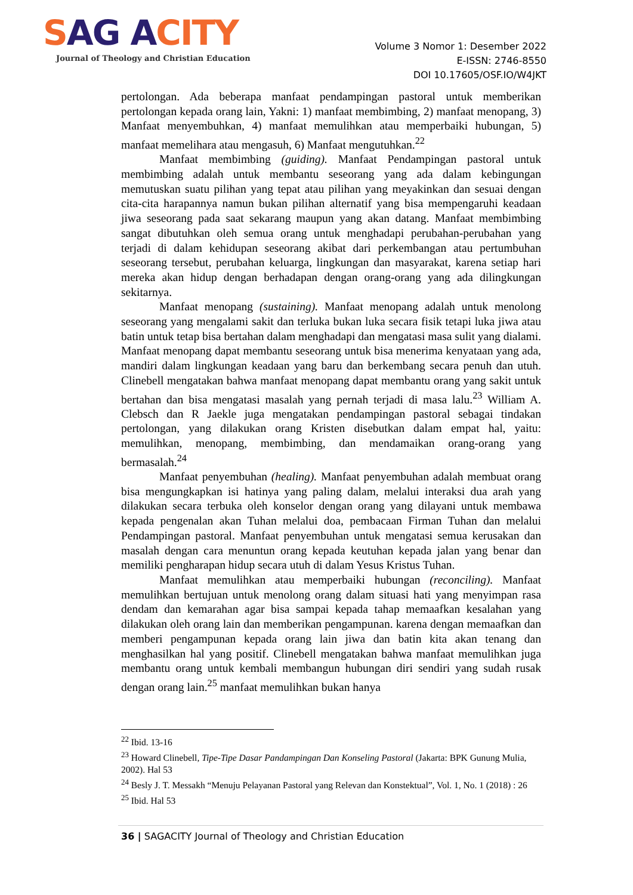SAG ACITY
Journal of Theology and Christian Education
Volume 3 Nomor 1: Desember 2022
E-ISSN: 2746-8550
DOI 10.17605/OSF.IO/W4JKT
pertolongan. Ada beberapa manfaat pendampingan pastoral untuk memberikan pertolongan kepada orang lain, Yakni: 1) manfaat membimbing, 2) manfaat menopang, 3) Manfaat menyembuhkan, 4) manfaat memulihkan atau memperbaiki hubungan, 5) manfaat memelihara atau mengasuh, 6) Manfaat mengutuhkan.<sup>22</sup>
Manfaat membimbing (guiding). Manfaat Pendampingan pastoral untuk membimbing adalah untuk membantu seseorang yang ada dalam kebingungan memutuskan suatu pilihan yang tepat atau pilihan yang meyakinkan dan sesuai dengan cita-cita harapannya namun bukan pilihan alternatif yang bisa mempengaruhi keadaan jiwa seseorang pada saat sekarang maupun yang akan datang. Manfaat membimbing sangat dibutuhkan oleh semua orang untuk menghadapi perubahan-perubahan yang terjadi di dalam kehidupan seseorang akibat dari perkembangan atau pertumbuhan seseorang tersebut, perubahan keluarga, lingkungan dan masyarakat, karena setiap hari mereka akan hidup dengan berhadapan dengan orang-orang yang ada dilingkungan sekitarnya.
Manfaat menopang (sustaining). Manfaat menopang adalah untuk menolong seseorang yang mengalami sakit dan terluka bukan luka secara fisik tetapi luka jiwa atau batin untuk tetap bisa bertahan dalam menghadapi dan mengatasi masa sulit yang dialami. Manfaat menopang dapat membantu seseorang untuk bisa menerima kenyataan yang ada, mandiri dalam lingkungan keadaan yang baru dan berkembang secara penuh dan utuh. Clinebell mengatakan bahwa manfaat menopang dapat membantu orang yang sakit untuk bertahan dan bisa mengatasi masalah yang pernah terjadi di masa lalu.<sup>23</sup> William A. Clebsch dan R Jaekle juga mengatakan pendampingan pastoral sebagai tindakan pertolongan, yang dilakukan orang Kristen disebutkan dalam empat hal, yaitu: memulihkan, menopang, membimbing, dan mendamaikan orang-orang yang bermasalah.<sup>24</sup>
Manfaat penyembuhan (healing). Manfaat penyembuhan adalah membuat orang bisa mengungkapkan isi hatinya yang paling dalam, melalui interaksi dua arah yang dilakukan secara terbuka oleh konselor dengan orang yang dilayani untuk membawa kepada pengenalan akan Tuhan melalui doa, pembacaan Firman Tuhan dan melalui Pendampingan pastoral. Manfaat penyembuhan untuk mengatasi semua kerusakan dan masalah dengan cara menuntun orang kepada keutuhan kepada jalan yang benar dan memiliki pengharapan hidup secara utuh di dalam Yesus Kristus Tuhan.
Manfaat memulihkan atau memperbaiki hubungan (reconciling). Manfaat memulihkan bertujuan untuk menolong orang dalam situasi hati yang menyimpan rasa dendam dan kemarahan agar bisa sampai kepada tahap memaafkan kesalahan yang dilakukan oleh orang lain dan memberikan pengampunan. karena dengan memaafkan dan memberi pengampunan kepada orang lain jiwa dan batin kita akan tenang dan menghasilkan hal yang positif. Clinebell mengatakan bahwa manfaat memulihkan juga membantu orang untuk kembali membangun hubungan diri sendiri yang sudah rusak dengan orang lain.<sup>25</sup> manfaat memulihkan bukan hanya
<sup>22</sup> Ibid. 13-16
<sup>23</sup> Howard Clinebell, Tipe-Tipe Dasar Pandampingan Dan Konseling Pastoral (Jakarta: BPK Gunung Mulia, 2002). Hal 53
<sup>24</sup> Besly J. T. Messakh “Menuju Pelayanan Pastoral yang Relevan dan Konstektual”, Vol. 1, No. 1 (2018) : 26
<sup>25</sup> Ibid. Hal 53
36 | SAGACITY Journal of Theology and Christian Education